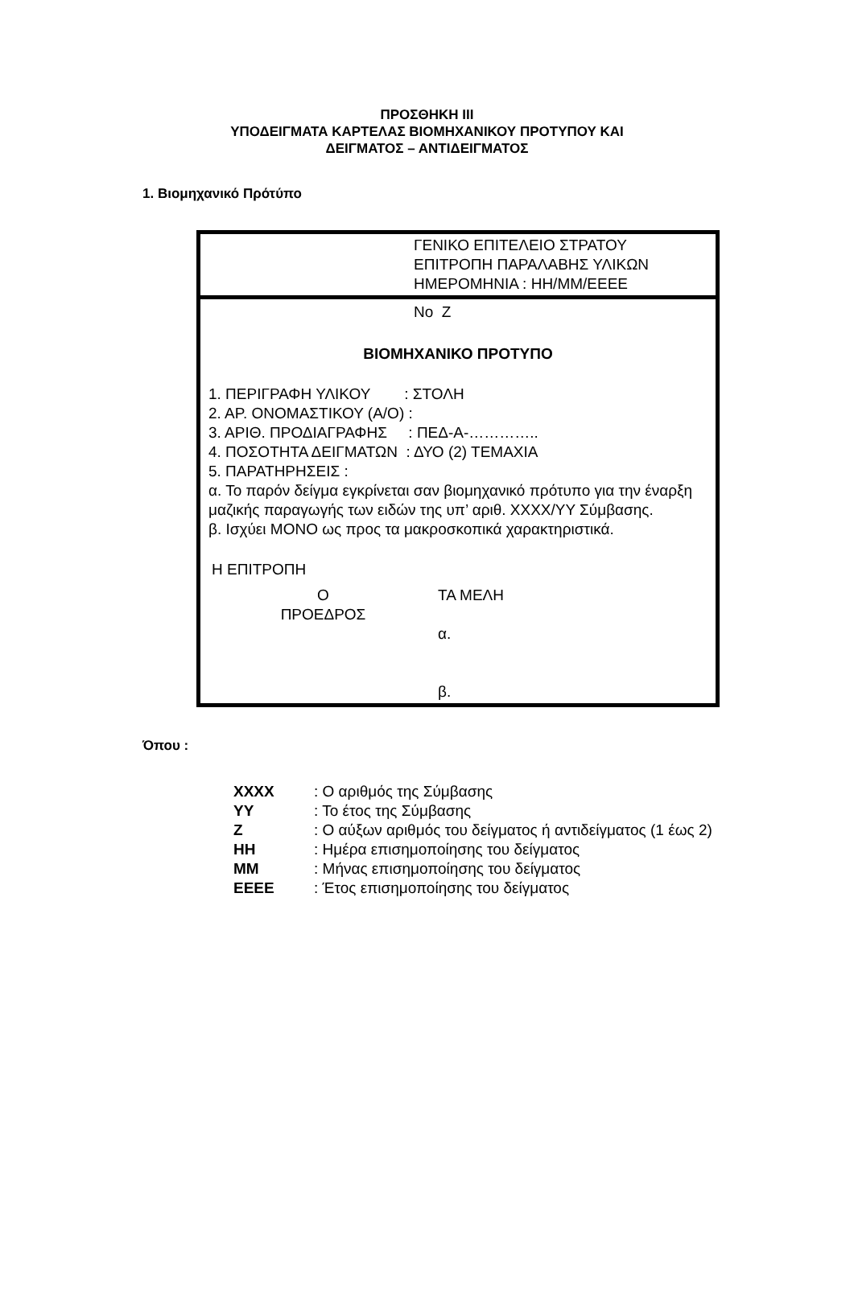ΠΡΟΣΘΗΚΗ ΙΙΙ
ΥΠΟΔΕΙΓΜΑΤΑ ΚΑΡΤΕΛΑΣ ΒΙΟΜΗΧΑΝΙΚΟΥ ΠΡΟΤΥΠΟΥ ΚΑΙ
ΔΕΙΓΜΑΤΟΣ – ΑΝΤΙΔΕΙΓΜΑΤΟΣ
1. Βιομηχανικό Πρότύπο
ΓΕΝΙΚΟ ΕΠΙΤΕΛΕΙΟ ΣΤΡΑΤΟΥ
ΕΠΙΤΡΟΠΗ ΠΑΡΑΛΑΒΗΣ ΥΛΙΚΩΝ
ΗΜΕΡΟΜΗΝΙΑ : ΗΗ/ΜΜ/ΕΕΕΕ
Νο Ζ
ΒΙΟΜΗΧΑΝΙΚΟ ΠΡΟΤΥΠΟ
1. ΠΕΡΙΓΡΑΦΗ ΥΛΙΚΟΥ : ΣΤΟΛΗ
2. ΑΡ. ΟΝΟΜΑΣΤΙΚΟΥ (Α/Ο) :
3. ΑΡΙΘ. ΠΡΟΔΙΑΓΡΑΦΗΣ : ΠΕΔ-Α-…………..
4. ΠΟΣΟΤΗΤΑ ΔΕΙΓΜΑΤΩΝ : ΔΥΟ (2) ΤΕΜΑΧΙΑ
5. ΠΑΡΑΤΗΡΗΣΕΙΣ :
α. Το παρόν δείγμα εγκρίνεται σαν βιομηχανικό πρότυπο για την έναρξη μαζικής παραγωγής των ειδών της υπ’ αριθ. ΧΧΧΧ/ΥΥ Σύμβασης.
β. Ισχύει ΜΟΝΟ ως προς τα μακροσκοπικά χαρακτηριστικά.
Η ΕΠΙΤΡΟΠΗ
Ο
ΠΡΟΕΔΡΟΣ
ΤΑ ΜΕΛΗ
α.
β.
Όπου :
| ΧΧΧΧ | : Ο αριθμός της Σύμβασης |
| ΥΥ | : Το έτος της Σύμβασης |
| Ζ | : Ο αύξων αριθμός του δείγματος ή αντιδείγματος (1 έως 2) |
| ΗΗ | : Ημέρα επισημοποίησης του δείγματος |
| ΜΜ | : Μήνας επισημοποίησης του δείγματος |
| ΕΕΕΕ | : Έτος επισημοποίησης του δείγματος |